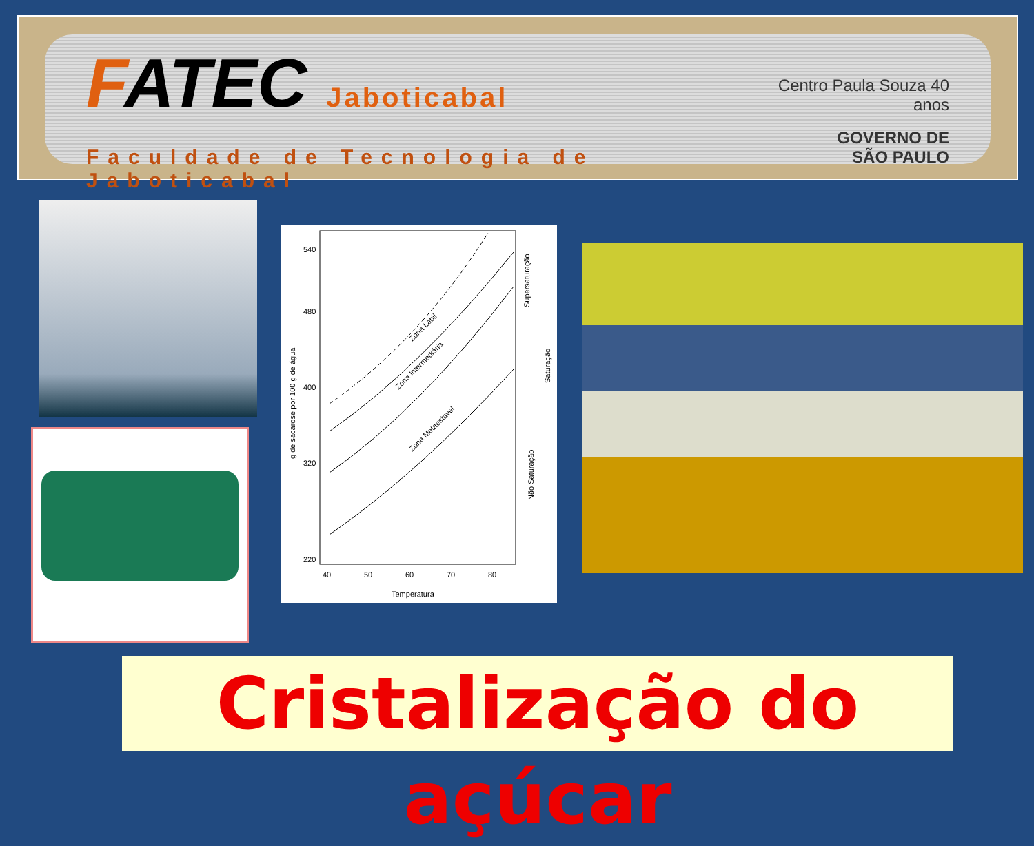FATEC Jaboticabal
Faculdade de Tecnologia de Jaboticabal
Centro Paula Souza 40 anos
GOVERNO DE
SÃO PAULO
540
480
400
320
220
40
50
60
70
80
Temperatura
Zona Intermediária
Zona Lábil
Zona Metaestável
g de sacarose por 100 g de água
Supersaturação
Saturação
Não Saturação
Cristalização do açúcar